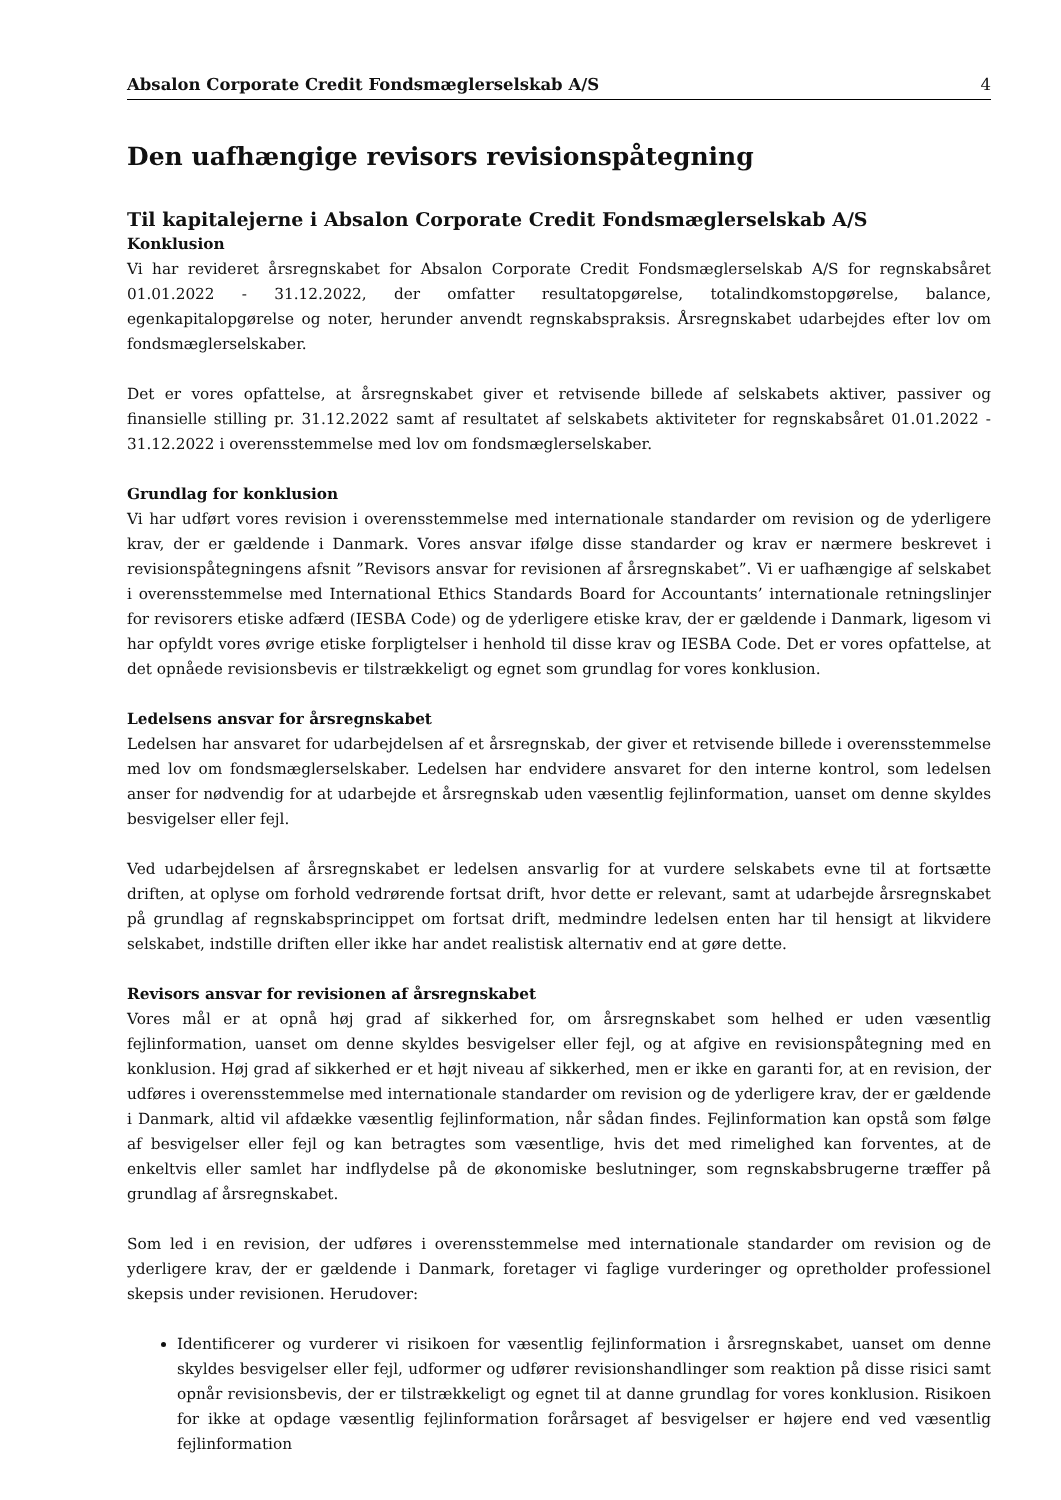Absalon Corporate Credit Fondsmæglerselskab A/S 4
Den uafhængige revisors revisionspåtegning
Til kapitalejerne i Absalon Corporate Credit Fondsmæglerselskab A/S
Konklusion
Vi har revideret årsregnskabet for Absalon Corporate Credit Fondsmæglerselskab A/S for regnskabsåret 01.01.2022 - 31.12.2022, der omfatter resultatopgørelse, totalindkomstopgørelse, balance, egenkapitalopgørelse og noter, herunder anvendt regnskabspraksis. Årsregnskabet udarbejdes efter lov om fondsmæglerselskaber.
Det er vores opfattelse, at årsregnskabet giver et retvisende billede af selskabets aktiver, passiver og finansielle stilling pr. 31.12.2022 samt af resultatet af selskabets aktiviteter for regnskabsåret 01.01.2022 - 31.12.2022 i overensstemmelse med lov om fondsmæglerselskaber.
Grundlag for konklusion
Vi har udført vores revision i overensstemmelse med internationale standarder om revision og de yderligere krav, der er gældende i Danmark. Vores ansvar ifølge disse standarder og krav er nærmere beskrevet i revisionspåtegningens afsnit ”Revisors ansvar for revisionen af årsregnskabet”. Vi er uafhængige af selskabet i overensstemmelse med International Ethics Standards Board for Accountants’ internationale retningslinjer for revisorers etiske adfærd (IESBA Code) og de yderligere etiske krav, der er gældende i Danmark, ligesom vi har opfyldt vores øvrige etiske forpligtelser i henhold til disse krav og IESBA Code. Det er vores opfattelse, at det opnåede revisionsbevis er tilstrækkeligt og egnet som grundlag for vores konklusion.
Ledelsens ansvar for årsregnskabet
Ledelsen har ansvaret for udarbejdelsen af et årsregnskab, der giver et retvisende billede i overensstemmelse med lov om fondsmæglerselskaber. Ledelsen har endvidere ansvaret for den interne kontrol, som ledelsen anser for nødvendig for at udarbejde et årsregnskab uden væsentlig fejlinformation, uanset om denne skyldes besvigelser eller fejl.
Ved udarbejdelsen af årsregnskabet er ledelsen ansvarlig for at vurdere selskabets evne til at fortsætte driften, at oplyse om forhold vedrørende fortsat drift, hvor dette er relevant, samt at udarbejde årsregnskabet på grundlag af regnskabsprincippet om fortsat drift, medmindre ledelsen enten har til hensigt at likvidere selskabet, indstille driften eller ikke har andet realistisk alternativ end at gøre dette.
Revisors ansvar for revisionen af årsregnskabet
Vores mål er at opnå høj grad af sikkerhed for, om årsregnskabet som helhed er uden væsentlig fejlinformation, uanset om denne skyldes besvigelser eller fejl, og at afgive en revisionspåtegning med en konklusion. Høj grad af sikkerhed er et højt niveau af sikkerhed, men er ikke en garanti for, at en revision, der udføres i overensstemmelse med internationale standarder om revision og de yderligere krav, der er gældende i Danmark, altid vil afdække væsentlig fejlinformation, når sådan findes. Fejlinformation kan opstå som følge af besvigelser eller fejl og kan betragtes som væsentlige, hvis det med rimelighed kan forventes, at de enkeltvis eller samlet har indflydelse på de økonomiske beslutninger, som regnskabsbrugerne træffer på grundlag af årsregnskabet.
Som led i en revision, der udføres i overensstemmelse med internationale standarder om revision og de yderligere krav, der er gældende i Danmark, foretager vi faglige vurderinger og opretholder professionel skepsis under revisionen. Herudover:
Identificerer og vurderer vi risikoen for væsentlig fejlinformation i årsregnskabet, uanset om denne skyldes besvigelser eller fejl, udformer og udfører revisionshandlinger som reaktion på disse risici samt opnår revisionsbevis, der er tilstrækkeligt og egnet til at danne grundlag for vores konklusion. Risikoen for ikke at opdage væsentlig fejlinformation forårsaget af besvigelser er højere end ved væsentlig fejlinformation